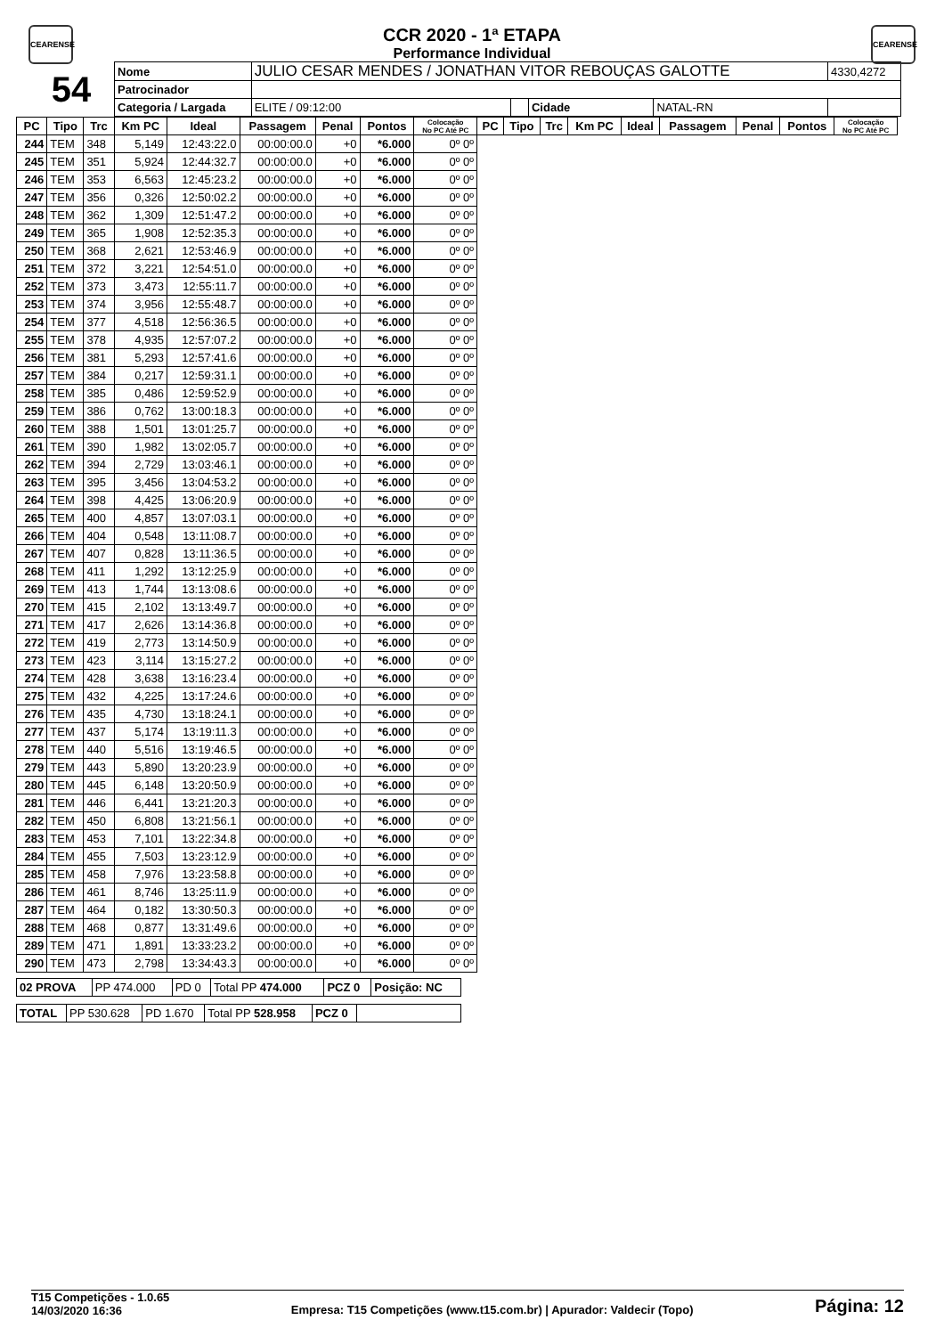CEARENSE CEARENSE
CCR 2020 - 1ª ETAPA
Performance Individual
| 54 | Nome | JULIO CESAR MENDES / JONATHAN VITOR REBOUÇAS GALOTTE | | | | 4330,4272 |
| | Patrocinador | | | | | |
| | Categoria / Largada | ELITE / 09:12:00 | | Cidade | NATAL-RN | |
| PC | Tipo | Trc | Km PC | Ideal | Passagem | Penal | Pontos | Colocação No PC Até PC | PC | Tipo | Trc | Km PC | Ideal | Passagem | Penal | Pontos | Colocação No PC Até PC |
| --- | --- | --- | --- | --- | --- | --- | --- | --- | --- | --- | --- | --- | --- | --- | --- | --- | --- |
| 244 | TEM | 348 | 5,149 | 12:43:22.0 | 00:00:00.0 | +0 | *6.000 | 0º 0º | | | | | | | | | |
| 245 | TEM | 351 | 5,924 | 12:44:32.7 | 00:00:00.0 | +0 | *6.000 | 0º 0º | | | | | | | | | |
| 246 | TEM | 353 | 6,563 | 12:45:23.2 | 00:00:00.0 | +0 | *6.000 | 0º 0º | | | | | | | | | |
| 247 | TEM | 356 | 0,326 | 12:50:02.2 | 00:00:00.0 | +0 | *6.000 | 0º 0º | | | | | | | | | |
| 248 | TEM | 362 | 1,309 | 12:51:47.2 | 00:00:00.0 | +0 | *6.000 | 0º 0º | | | | | | | | | |
| 249 | TEM | 365 | 1,908 | 12:52:35.3 | 00:00:00.0 | +0 | *6.000 | 0º 0º | | | | | | | | | |
| 250 | TEM | 368 | 2,621 | 12:53:46.9 | 00:00:00.0 | +0 | *6.000 | 0º 0º | | | | | | | | | |
| 251 | TEM | 372 | 3,221 | 12:54:51.0 | 00:00:00.0 | +0 | *6.000 | 0º 0º | | | | | | | | | |
| 252 | TEM | 373 | 3,473 | 12:55:11.7 | 00:00:00.0 | +0 | *6.000 | 0º 0º | | | | | | | | | |
| 253 | TEM | 374 | 3,956 | 12:55:48.7 | 00:00:00.0 | +0 | *6.000 | 0º 0º | | | | | | | | | |
| 254 | TEM | 377 | 4,518 | 12:56:36.5 | 00:00:00.0 | +0 | *6.000 | 0º 0º | | | | | | | | | |
| 255 | TEM | 378 | 4,935 | 12:57:07.2 | 00:00:00.0 | +0 | *6.000 | 0º 0º | | | | | | | | | |
| 256 | TEM | 381 | 5,293 | 12:57:41.6 | 00:00:00.0 | +0 | *6.000 | 0º 0º | | | | | | | | | |
| 257 | TEM | 384 | 0,217 | 12:59:31.1 | 00:00:00.0 | +0 | *6.000 | 0º 0º | | | | | | | | | |
| 258 | TEM | 385 | 0,486 | 12:59:52.9 | 00:00:00.0 | +0 | *6.000 | 0º 0º | | | | | | | | | |
| 259 | TEM | 386 | 0,762 | 13:00:18.3 | 00:00:00.0 | +0 | *6.000 | 0º 0º | | | | | | | | | |
| 260 | TEM | 388 | 1,501 | 13:01:25.7 | 00:00:00.0 | +0 | *6.000 | 0º 0º | | | | | | | | | |
| 261 | TEM | 390 | 1,982 | 13:02:05.7 | 00:00:00.0 | +0 | *6.000 | 0º 0º | | | | | | | | | |
| 262 | TEM | 394 | 2,729 | 13:03:46.1 | 00:00:00.0 | +0 | *6.000 | 0º 0º | | | | | | | | | |
| 263 | TEM | 395 | 3,456 | 13:04:53.2 | 00:00:00.0 | +0 | *6.000 | 0º 0º | | | | | | | | | |
| 264 | TEM | 398 | 4,425 | 13:06:20.9 | 00:00:00.0 | +0 | *6.000 | 0º 0º | | | | | | | | | |
| 265 | TEM | 400 | 4,857 | 13:07:03.1 | 00:00:00.0 | +0 | *6.000 | 0º 0º | | | | | | | | | |
| 266 | TEM | 404 | 0,548 | 13:11:08.7 | 00:00:00.0 | +0 | *6.000 | 0º 0º | | | | | | | | | |
| 267 | TEM | 407 | 0,828 | 13:11:36.5 | 00:00:00.0 | +0 | *6.000 | 0º 0º | | | | | | | | | |
| 268 | TEM | 411 | 1,292 | 13:12:25.9 | 00:00:00.0 | +0 | *6.000 | 0º 0º | | | | | | | | | |
| 269 | TEM | 413 | 1,744 | 13:13:08.6 | 00:00:00.0 | +0 | *6.000 | 0º 0º | | | | | | | | | |
| 270 | TEM | 415 | 2,102 | 13:13:49.7 | 00:00:00.0 | +0 | *6.000 | 0º 0º | | | | | | | | | |
| 271 | TEM | 417 | 2,626 | 13:14:36.8 | 00:00:00.0 | +0 | *6.000 | 0º 0º | | | | | | | | | |
| 272 | TEM | 419 | 2,773 | 13:14:50.9 | 00:00:00.0 | +0 | *6.000 | 0º 0º | | | | | | | | | |
| 273 | TEM | 423 | 3,114 | 13:15:27.2 | 00:00:00.0 | +0 | *6.000 | 0º 0º | | | | | | | | | |
| 274 | TEM | 428 | 3,638 | 13:16:23.4 | 00:00:00.0 | +0 | *6.000 | 0º 0º | | | | | | | | | |
| 275 | TEM | 432 | 4,225 | 13:17:24.6 | 00:00:00.0 | +0 | *6.000 | 0º 0º | | | | | | | | | |
| 276 | TEM | 435 | 4,730 | 13:18:24.1 | 00:00:00.0 | +0 | *6.000 | 0º 0º | | | | | | | | | |
| 277 | TEM | 437 | 5,174 | 13:19:11.3 | 00:00:00.0 | +0 | *6.000 | 0º 0º | | | | | | | | | |
| 278 | TEM | 440 | 5,516 | 13:19:46.5 | 00:00:00.0 | +0 | *6.000 | 0º 0º | | | | | | | | | |
| 279 | TEM | 443 | 5,890 | 13:20:23.9 | 00:00:00.0 | +0 | *6.000 | 0º 0º | | | | | | | | | |
| 280 | TEM | 445 | 6,148 | 13:20:50.9 | 00:00:00.0 | +0 | *6.000 | 0º 0º | | | | | | | | | |
| 281 | TEM | 446 | 6,441 | 13:21:20.3 | 00:00:00.0 | +0 | *6.000 | 0º 0º | | | | | | | | | |
| 282 | TEM | 450 | 6,808 | 13:21:56.1 | 00:00:00.0 | +0 | *6.000 | 0º 0º | | | | | | | | | |
| 283 | TEM | 453 | 7,101 | 13:22:34.8 | 00:00:00.0 | +0 | *6.000 | 0º 0º | | | | | | | | | |
| 284 | TEM | 455 | 7,503 | 13:23:12.9 | 00:00:00.0 | +0 | *6.000 | 0º 0º | | | | | | | | | |
| 285 | TEM | 458 | 7,976 | 13:23:58.8 | 00:00:00.0 | +0 | *6.000 | 0º 0º | | | | | | | | | |
| 286 | TEM | 461 | 8,746 | 13:25:11.9 | 00:00:00.0 | +0 | *6.000 | 0º 0º | | | | | | | | | |
| 287 | TEM | 464 | 0,182 | 13:30:50.3 | 00:00:00.0 | +0 | *6.000 | 0º 0º | | | | | | | | | |
| 288 | TEM | 468 | 0,877 | 13:31:49.6 | 00:00:00.0 | +0 | *6.000 | 0º 0º | | | | | | | | | |
| 289 | TEM | 471 | 1,891 | 13:33:23.2 | 00:00:00.0 | +0 | *6.000 | 0º 0º | | | | | | | | | |
| 290 | TEM | 473 | 2,798 | 13:34:43.3 | 00:00:00.0 | +0 | *6.000 | 0º 0º | | | | | | | | | |
| 02 PROVA | PP 474.000 | PD 0 | Total PP 474.000 | PCZ 0 | Posição: NC |
| TOTAL | PP 530.628 | PD 1.670 | Total PP 528.958 | PCZ 0 | |
T15 Competições - 1.0.65
14/03/2020 16:36
Empresa: T15 Competições (www.t15.com.br) | Apurador: Valdecir (Topo)
Página: 12